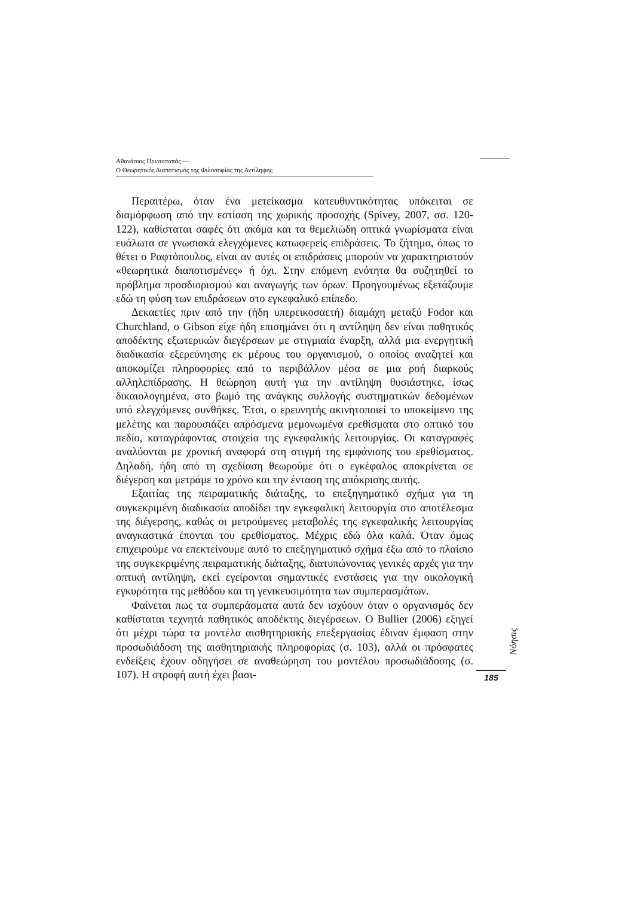Αθανάσιος Πρωτοπαπάς —
Ο Θεωρητικός Διαποτισμός της Φιλοσοφίας της Αντίληψης
Περαιτέρω, όταν ένα μετείκασμα κατευθυντικότητας υπόκειται σε διαμόρφωση από την εστίαση της χωρικής προσοχής (Spivey, 2007, σσ. 120-122), καθίσταται σαφές ότι ακόμα και τα θεμελιώδη οπτικά γνωρίσματα είναι ευάλωτα σε γνωσιακά ελεγχόμενες κατωφερείς επιδράσεις. Το ζήτημα, όπως το θέτει ο Ραφτόπουλος, είναι αν αυτές οι επιδράσεις μπορούν να χαρακτηριστούν «θεωρητικά διαποτισμένες» ή όχι. Στην επόμενη ενότητα θα συζητηθεί το πρόβλημα προσδιορισμού και αναγωγής των όρων. Προηγουμένως εξετάζουμε εδώ τη φύση των επιδράσεων στο εγκεφαλικό επίπεδο.
Δεκαετίες πριν από την (ήδη υπερεικοσαετή) διαμάχη μεταξύ Fodor και Churchland, ο Gibson είχε ήδη επισημάνει ότι η αντίληψη δεν είναι παθητικός αποδέκτης εξωτερικών διεγέρσεων με στιγμιαία έναρξη, αλλά μια ενεργητική διαδικασία εξερεύνησης εκ μέρους του οργανισμού, ο οποίος αναζητεί και αποκομίζει πληροφορίες από το περιβάλλον μέσα σε μια ροή διαρκούς αλληλεπίδρασης. Η θεώρηση αυτή για την αντίληψη θυσιάστηκε, ίσως δικαιολογημένα, στο βωμό της ανάγκης συλλογής συστηματικών δεδομένων υπό ελεγχόμενες συνθήκες. Έτσι, ο ερευνητής ακινητοποιεί το υποκείμενο της μελέτης και παρουσιάζει απρόσμενα μεμονωμένα ερεθίσματα στο οπτικό του πεδίο, καταγράφοντας στοιχεία της εγκεφαλικής λειτουργίας. Οι καταγραφές αναλύονται με χρονική αναφορά στη στιγμή της εμφάνισης του ερεθίσματος. Δηλαδή, ήδη από τη σχεδίαση θεωρούμε ότι ο εγκέφαλος αποκρίνεται σε διέγερση και μετράμε το χρόνο και την ένταση της απόκρισης αυτής.
Εξαιτίας της πειραματικής διάταξης, το επεξηγηματικό σχήμα για τη συγκεκριμένη διαδικασία αποδίδει την εγκεφαλική λειτουργία στο αποτέλεσμα της διέγερσης, καθώς οι μετρούμενες μεταβολές της εγκεφαλικής λειτουργίας αναγκαστικά έπονται του ερεθίσματος. Μέχρις εδώ όλα καλά. Όταν όμως επιχειρούμε να επεκτείνουμε αυτό το επεξηγηματικό σχήμα έξω από το πλαίσιο της συγκεκριμένης πειραματικής διάταξης, διατυπώνοντας γενικές αρχές για την οπτική αντίληψη, εκεί εγείρονται σημαντικές ενστάσεις για την οικολογική εγκυρότητα της μεθόδου και τη γενικευσιμότητα των συμπερασμάτων.
Φαίνεται πως τα συμπεράσματα αυτά δεν ισχύουν όταν ο οργανισμός δεν καθίσταται τεχνητά παθητικός αποδέκτης διεγέρσεων. Ο Bullier (2006) εξηγεί ότι μέχρι τώρα τα μοντέλα αισθητηριακής επεξεργασίας έδιναν έμφαση στην προσωδιάδοση της αισθητηριακής πληροφορίας (σ. 103), αλλά οι πρόσφατες ενδείξεις έχουν οδηγήσει σε αναθεώρηση του μοντέλου προσωδιάδοσης (σ. 107). Η στροφή αυτή έχει βασι-
Νόησις
185